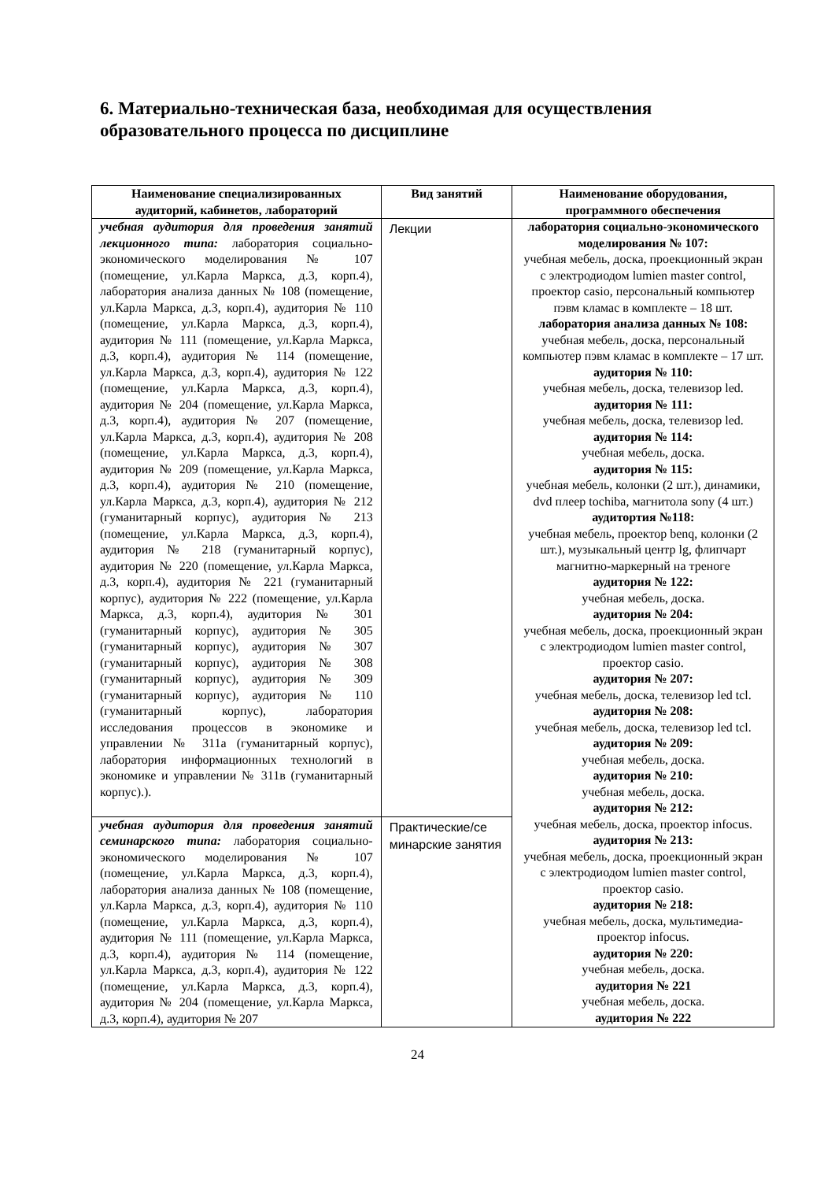6. Материально-техническая база, необходимая для осуществления образовательного процесса по дисциплине
| Наименование специализированных аудиторий, кабинетов, лабораторий | Вид занятий | Наименование оборудования, программного обеспечения |
| --- | --- | --- |
| учебная аудитория для проведения занятий лекционного типа: лаборатория социально-экономического моделирования № 107 (помещение, ул.Карла Маркса, д.3, корп.4), лаборатория анализа данных № 108 (помещение, ул.Карла Маркса, д.3, корп.4), аудитория № 110 (помещение, ул.Карла Маркса, д.3, корп.4), аудитория № 111 (помещение, ул.Карла Маркса, д.3, корп.4), аудитория № 114 (помещение, ул.Карла Маркса, д.3, корп.4), аудитория № 122 (помещение, ул.Карла Маркса, д.3, корп.4), аудитория № 204 (помещение, ул.Карла Маркса, д.3, корп.4), аудитория № 207 (помещение, ул.Карла Маркса, д.3, корп.4), аудитория № 208 (помещение, ул.Карла Маркса, д.3, корп.4), аудитория № 209 (помещение, ул.Карла Маркса, д.3, корп.4), аудитория № 210 (помещение, ул.Карла Маркса, д.3, корп.4), аудитория № 212 (гуманитарный корпус), аудитория № 213 (помещение, ул.Карла Маркса, д.3, корп.4), аудитория № 218 (гуманитарный корпус), аудитория № 220 (помещение, ул.Карла Маркса, д.3, корп.4), аудитория № 221 (гуманитарный корпус), аудитория № 222 (помещение, ул.Карла Маркса, д.3, корп.4), аудитория № 301 (гуманитарный корпус), аудитория № 305 (гуманитарный корпус), аудитория № 307 (гуманитарный корпус), аудитория № 308 (гуманитарный корпус), аудитория № 309 (гуманитарный корпус), аудитория № 110 (гуманитарный корпус), лаборатория исследования процессов в экономике и управлении № 311а (гуманитарный корпус), лаборатория информационных технологий в экономике и управлении № 311в (гуманитарный корпус).). | Лекции | лаборатория социально-экономического моделирования № 107: учебная мебель, доска, проекционный экран с электродиодом lumien master control, проектор casio, персональный компьютер пэвм кламас в комплекте – 18 шт. лаборатория анализа данных № 108: учебная мебель, доска, персональный компьютер пэвм кламас в комплекте – 17 шт. аудитория № 110: учебная мебель, доска, телевизор led. аудитория № 111: учебная мебель, доска, телевизор led. аудитория № 114: учебная мебель, доска. аудитория № 115: учебная мебель, колонки (2 шт.), динамики, dvd плеер tochiba, магнитола sony (4 шт.) аудитортия №118: учебная мебель, проектор benq, колонки (2 шт.), музыкальный центр lg, флипчарт магнитно-маркерный на треноге аудитория № 122: учебная мебель, доска. аудитория № 204: учебная мебель, доска, проекционный экран с электродиодом lumien master control, проектор casio. аудитория № 207: учебная мебель, доска, телевизор led tcl. аудитория № 208: учебная мебель, доска, телевизор led tcl. аудитория № 209: учебная мебель, доска. аудитория № 210: учебная мебель, доска. аудитория № 212: учебная мебель, доска, проектор infocus. аудитория № 213: учебная мебель, доска, проекционный экран с электродиодом lumien master control, проектор casio. аудитория № 218: учебная мебель, доска, мультимедиа-проектор infocus. аудитория № 220: учебная мебель, доска. аудитория № 221 учебная мебель, доска. аудитория № 222 |
| учебная аудитория для проведения занятий семинарского типа: лаборатория социально-экономического моделирования № 107 (помещение, ул.Карла Маркса, д.3, корп.4), лаборатория анализа данных № 108 (помещение, ул.Карла Маркса, д.3, корп.4), аудитория № 110 (помещение, ул.Карла Маркса, д.3, корп.4), аудитория № 111 (помещение, ул.Карла Маркса, д.3, корп.4), аудитория № 114 (помещение, ул.Карла Маркса, д.3, корп.4), аудитория № 122 (помещение, ул.Карла Маркса, д.3, корп.4), аудитория № 204 (помещение, ул.Карла Маркса, д.3, корп.4), аудитория № 207 | Практические/се минарские занятия | |
24